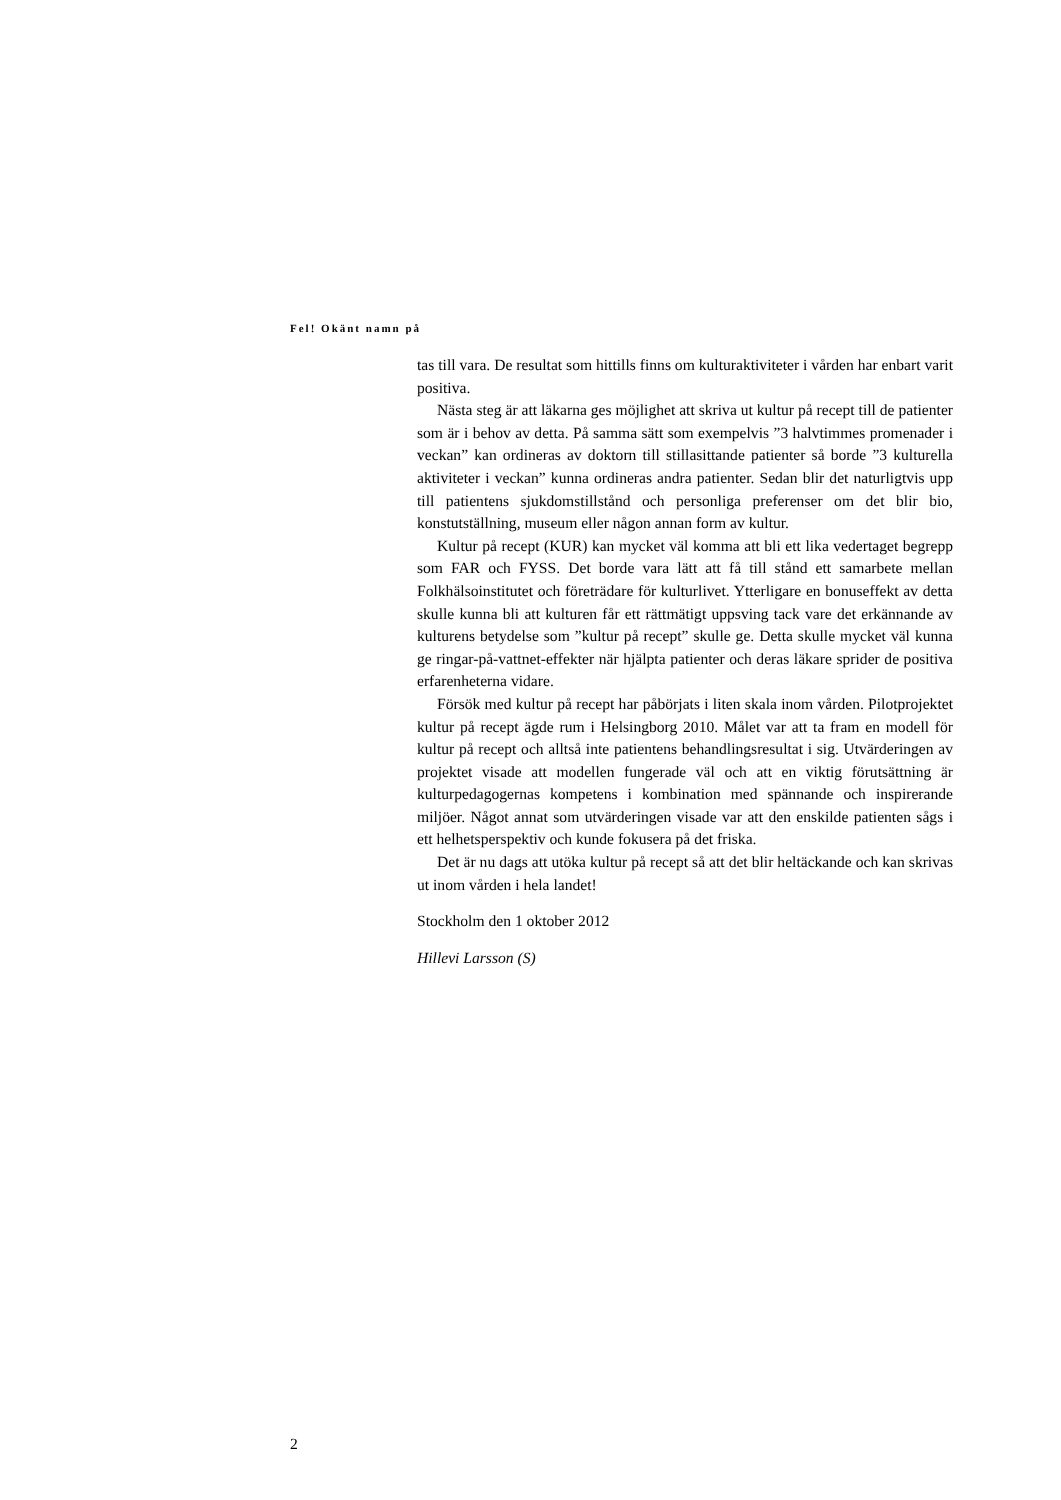Fel! Okänt namn på
tas till vara. De resultat som hittills finns om kulturaktiviteter i vården har enbart varit positiva.
Nästa steg är att läkarna ges möjlighet att skriva ut kultur på recept till de patienter som är i behov av detta. På samma sätt som exempelvis ”3 halvtim­mes promenader i veckan” kan ordineras av doktorn till stillasittande patienter så borde ”3 kulturella aktiviteter i veckan” kunna ordineras andra patienter. Sedan blir det naturligtvis upp till patientens sjukdomstillstånd och personliga preferenser om det blir bio, konstutställning, museum eller någon annan form av kultur.
Kultur på recept (KUR) kan mycket väl komma att bli ett lika vedertaget begrepp som FAR och FYSS. Det borde vara lätt att få till stånd ett samarbete mellan Folkhälsoinstitutet och företrädare för kulturlivet. Ytterligare en bonu­seffekt av detta skulle kunna bli att kulturen får ett rättmätigt uppsving tack vare det erkännande av kulturens betydelse som ”kultur på recept” skulle ge. Detta skulle mycket väl kunna ge ringar-på-vattnet-effekter när hjälpta patien­ter och deras läkare sprider de positiva erfarenheterna vidare.
Försök med kultur på recept har påbörjats i liten skala inom vården. Pilot­projektet kultur på recept ägde rum i Helsingborg 2010. Målet var att ta fram en modell för kultur på recept och alltså inte patientens behandlingsresultat i sig. Utvärderingen av projektet visade att modellen fungerade väl och att en viktig förutsättning är kulturpedagogernas kompetens i kombination med spännande och inspirerande miljöer. Något annat som utvärderingen visade var att den enskilde patienten sågs i ett helhetsperspektiv och kunde fokusera på det friska.
Det är nu dags att utöka kultur på recept så att det blir heltäckande och kan skrivas ut inom vården i hela landet!
Stockholm den 1 oktober 2012
Hillevi Larsson (S)
2